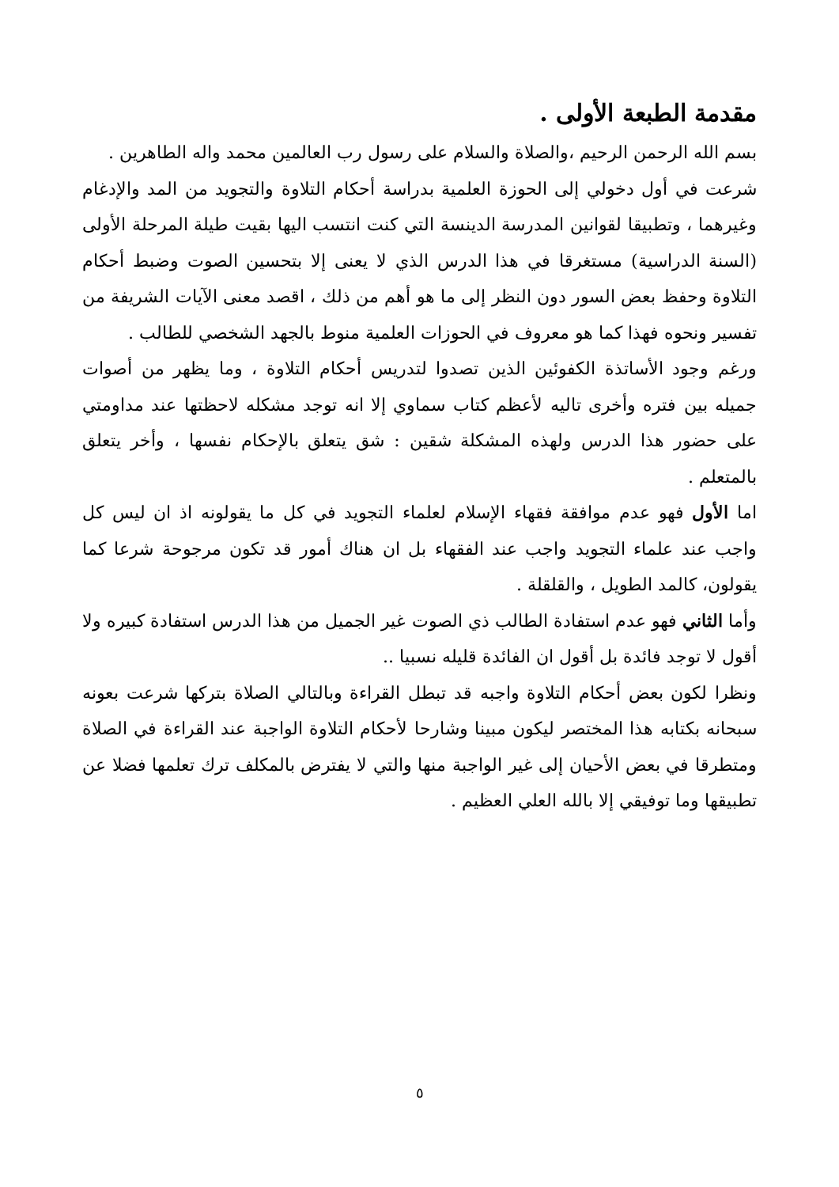مقدمة الطبعة الأولى .
بسم الله الرحمن الرحيم ،والصلاة والسلام على رسول رب العالمين محمد واله الطاهرين .
شرعت في أول دخولي إلى الحوزة العلمية بدراسة أحكام التلاوة والتجويد من المد والإدغام وغيرهما ، وتطبيقا لقوانين المدرسة الدينسة التي كنت انتسب اليها بقيت طيلة المرحلة الأولى (السنة الدراسية) مستغرقا في هذا الدرس الذي لا يعنى إلا بتحسين الصوت وضبط أحكام التلاوة وحفظ بعض السور دون النظر إلى ما هو أهم من ذلك ، اقصد معنى الآيات الشريفة من تفسير ونحوه فهذا كما هو معروف في الحوزات العلمية منوط بالجهد الشخصي للطالب .
ورغم وجود الأساتذة الكفوئين الذين تصدوا لتدريس أحكام التلاوة ، وما يظهر من أصوات جميله بين فتره وأخرى تاليه لأعظم كتاب سماوي إلا انه توجد مشكله لاحظتها عند مداومتي على حضور هذا الدرس ولهذه المشكلة شقين : شق يتعلق بالإحكام نفسها ، وأخر يتعلق بالمتعلم .
اما الأول فهو عدم موافقة فقهاء الإسلام لعلماء التجويد في كل ما يقولونه اذ ان ليس كل واجب عند علماء التجويد واجب عند الفقهاء بل ان هناك أمور قد تكون مرجوحة شرعا كما يقولون، كالمد الطويل ، والقلقلة .
وأما الثاني فهو عدم استفادة الطالب ذي الصوت غير الجميل من هذا الدرس استفادة كبيره ولا أقول لا توجد فائدة بل أقول ان الفائدة قليله نسبيا ..
ونظرا لكون بعض أحكام التلاوة واجبه قد تبطل القراءة وبالتالي الصلاة بتركها شرعت بعونه سبحانه بكتابه هذا المختصر ليكون مبينا وشارحا لأحكام التلاوة الواجبة عند القراءة في الصلاة ومتطرقا في بعض الأحيان إلى غير الواجبة منها والتي لا يفترض بالمكلف ترك تعلمها فضلا عن تطبيقها وما توفيقي إلا بالله العلي العظيم .
٥